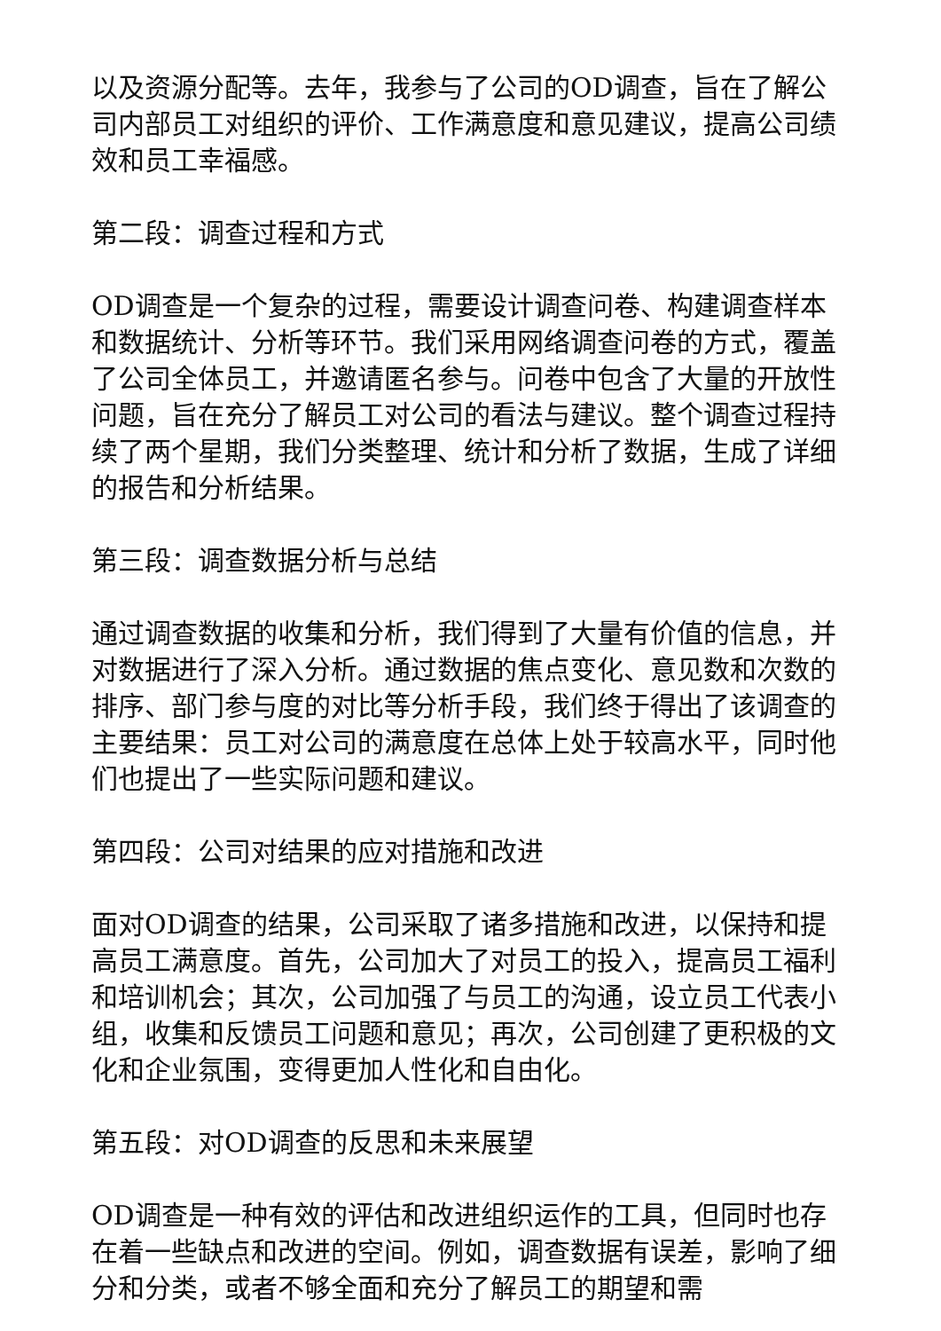以及资源分配等。去年，我参与了公司的OD调查，旨在了解公司内部员工对组织的评价、工作满意度和意见建议，提高公司绩效和员工幸福感。
第二段：调查过程和方式
OD调查是一个复杂的过程，需要设计调查问卷、构建调查样本和数据统计、分析等环节。我们采用网络调查问卷的方式，覆盖了公司全体员工，并邀请匿名参与。问卷中包含了大量的开放性问题，旨在充分了解员工对公司的看法与建议。整个调查过程持续了两个星期，我们分类整理、统计和分析了数据，生成了详细的报告和分析结果。
第三段：调查数据分析与总结
通过调查数据的收集和分析，我们得到了大量有价值的信息，并对数据进行了深入分析。通过数据的焦点变化、意见数和次数的排序、部门参与度的对比等分析手段，我们终于得出了该调查的主要结果：员工对公司的满意度在总体上处于较高水平，同时他们也提出了一些实际问题和建议。
第四段：公司对结果的应对措施和改进
面对OD调查的结果，公司采取了诸多措施和改进，以保持和提高员工满意度。首先，公司加大了对员工的投入，提高员工福利和培训机会；其次，公司加强了与员工的沟通，设立员工代表小组，收集和反馈员工问题和意见；再次，公司创建了更积极的文化和企业氛围，变得更加人性化和自由化。
第五段：对OD调查的反思和未来展望
OD调查是一种有效的评估和改进组织运作的工具，但同时也存在着一些缺点和改进的空间。例如，调查数据有误差，影响了细分和分类，或者不够全面和充分了解员工的期望和需